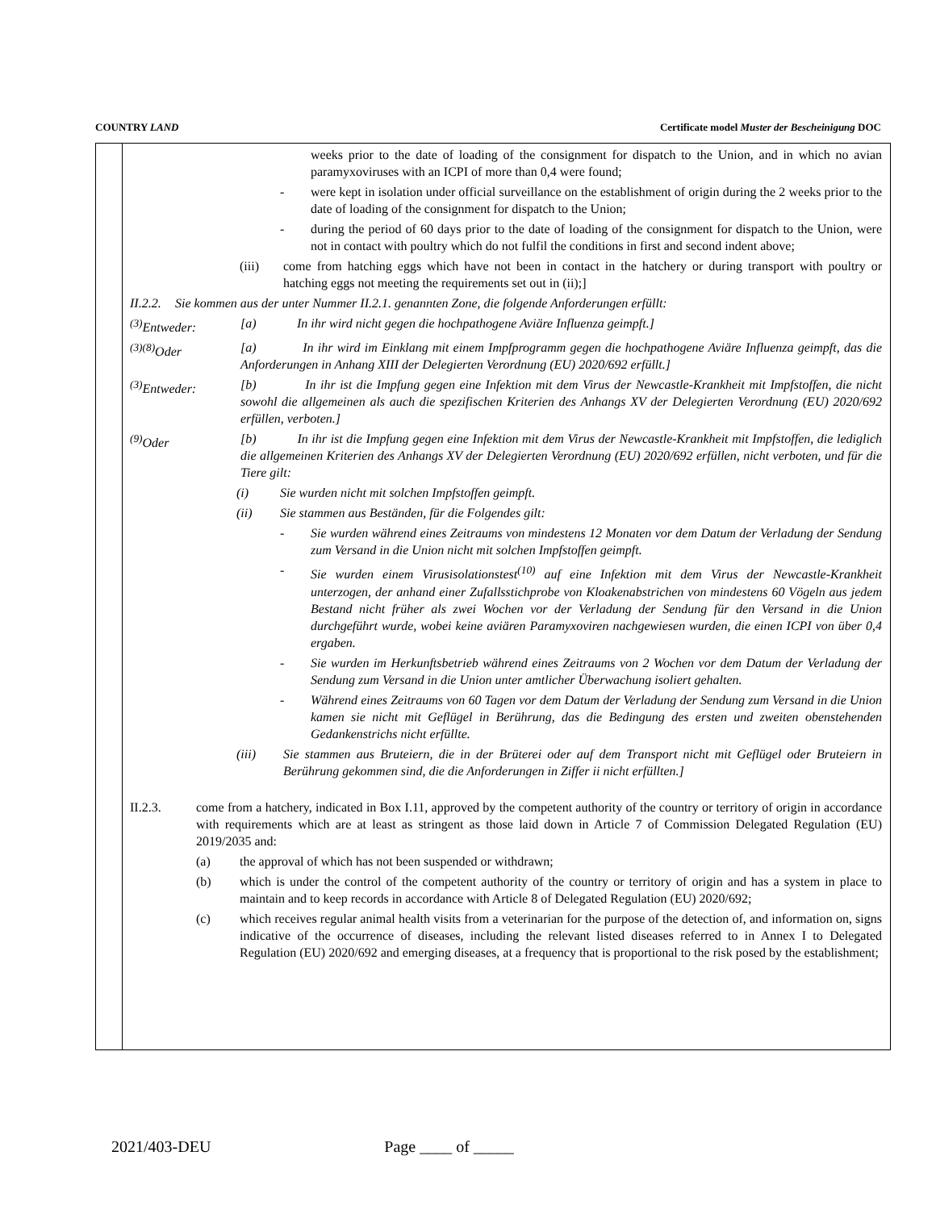COUNTRY LAND Certificate model Muster der Bescheinigung DOC
weeks prior to the date of loading of the consignment for dispatch to the Union, and in which no avian paramyxoviruses with an ICPI of more than 0,4 were found;
- were kept in isolation under official surveillance on the establishment of origin during the 2 weeks prior to the date of loading of the consignment for dispatch to the Union;
- during the period of 60 days prior to the date of loading of the consignment for dispatch to the Union, were not in contact with poultry which do not fulfil the conditions in first and second indent above;
(iii) come from hatching eggs which have not been in contact in the hatchery or during transport with poultry or hatching eggs not meeting the requirements set out in (ii);]
II.2.2. Sie kommen aus der unter Nummer II.2.1. genannten Zone, die folgende Anforderungen erfüllt:
<sup>(3)</sup> Entweder: [a) In ihr wird nicht gegen die hochpathogene Aviäre Influenza geimpft.]
<sup>(3)(8)</sup>Oder [a) In ihr wird im Einklang mit einem Impfprogramm gegen die hochpathogene Aviäre Influenza geimpft, das die Anforderungen in Anhang XIII der Delegierten Verordnung (EU) 2020/692 erfüllt.]
<sup>(3)</sup> Entweder: [b) In ihr ist die Impfung gegen eine Infektion mit dem Virus der Newcastle-Krankheit mit Impfstoffen, die nicht sowohl die allgemeinen als auch die spezifischen Kriterien des Anhangs XV der Delegierten Verordnung (EU) 2020/692 erfüllen, verboten.]
<sup>(9)</sup> Oder [b) In ihr ist die Impfung gegen eine Infektion mit dem Virus der Newcastle-Krankheit mit Impfstoffen, die lediglich die allgemeinen Kriterien des Anhangs XV der Delegierten Verordnung (EU) 2020/692 erfüllen, nicht verboten, und für die Tiere gilt:
(i) Sie wurden nicht mit solchen Impfstoffen geimpft.
(ii) Sie stammen aus Beständen, für die Folgendes gilt:
- Sie wurden während eines Zeitraums von mindestens 12 Monaten vor dem Datum der Verladung der Sendung zum Versand in die Union nicht mit solchen Impfstoffen geimpft.
- Sie wurden einem Virusisolationstest<sup>(10)</sup> auf eine Infektion mit dem Virus der Newcastle-Krankheit unterzogen, der anhand einer Zufallsstichprobe von Kloakenabstrichen von mindestens 60 Vögeln aus jedem Bestand nicht früher als zwei Wochen vor der Verladung der Sendung für den Versand in die Union durchgeführt wurde, wobei keine aviären Paramyxoviren nachgewiesen wurden, die einen ICPI von über 0,4 ergaben.
- Sie wurden im Herkunftsbetrieb während eines Zeitraums von 2 Wochen vor dem Datum der Verladung der Sendung zum Versand in die Union unter amtlicher Überwachung isoliert gehalten.
- Während eines Zeitraums von 60 Tagen vor dem Datum der Verladung der Sendung zum Versand in die Union kamen sie nicht mit Geflügel in Berührung, das die Bedingung des ersten und zweiten obenstehenden Gedankenstrichs nicht erfüllte.
(iii) Sie stammen aus Bruteiern, die in der Brüterei oder auf dem Transport nicht mit Geflügel oder Bruteiern in Berührung gekommen sind, die die Anforderungen in Ziffer ii nicht erfüllten.]
II.2.3. come from a hatchery, indicated in Box I.11, approved by the competent authority of the country or territory of origin in accordance with requirements which are at least as stringent as those laid down in Article 7 of Commission Delegated Regulation (EU) 2019/2035 and:
(a) the approval of which has not been suspended or withdrawn;
(b) which is under the control of the competent authority of the country or territory of origin and has a system in place to maintain and to keep records in accordance with Article 8 of Delegated Regulation (EU) 2020/692;
(c) which receives regular animal health visits from a veterinarian for the purpose of the detection of, and information on, signs indicative of the occurrence of diseases, including the relevant listed diseases referred to in Annex I to Delegated Regulation (EU) 2020/692 and emerging diseases, at a frequency that is proportional to the risk posed by the establishment;
2021/403-DEU Page ____ of _____